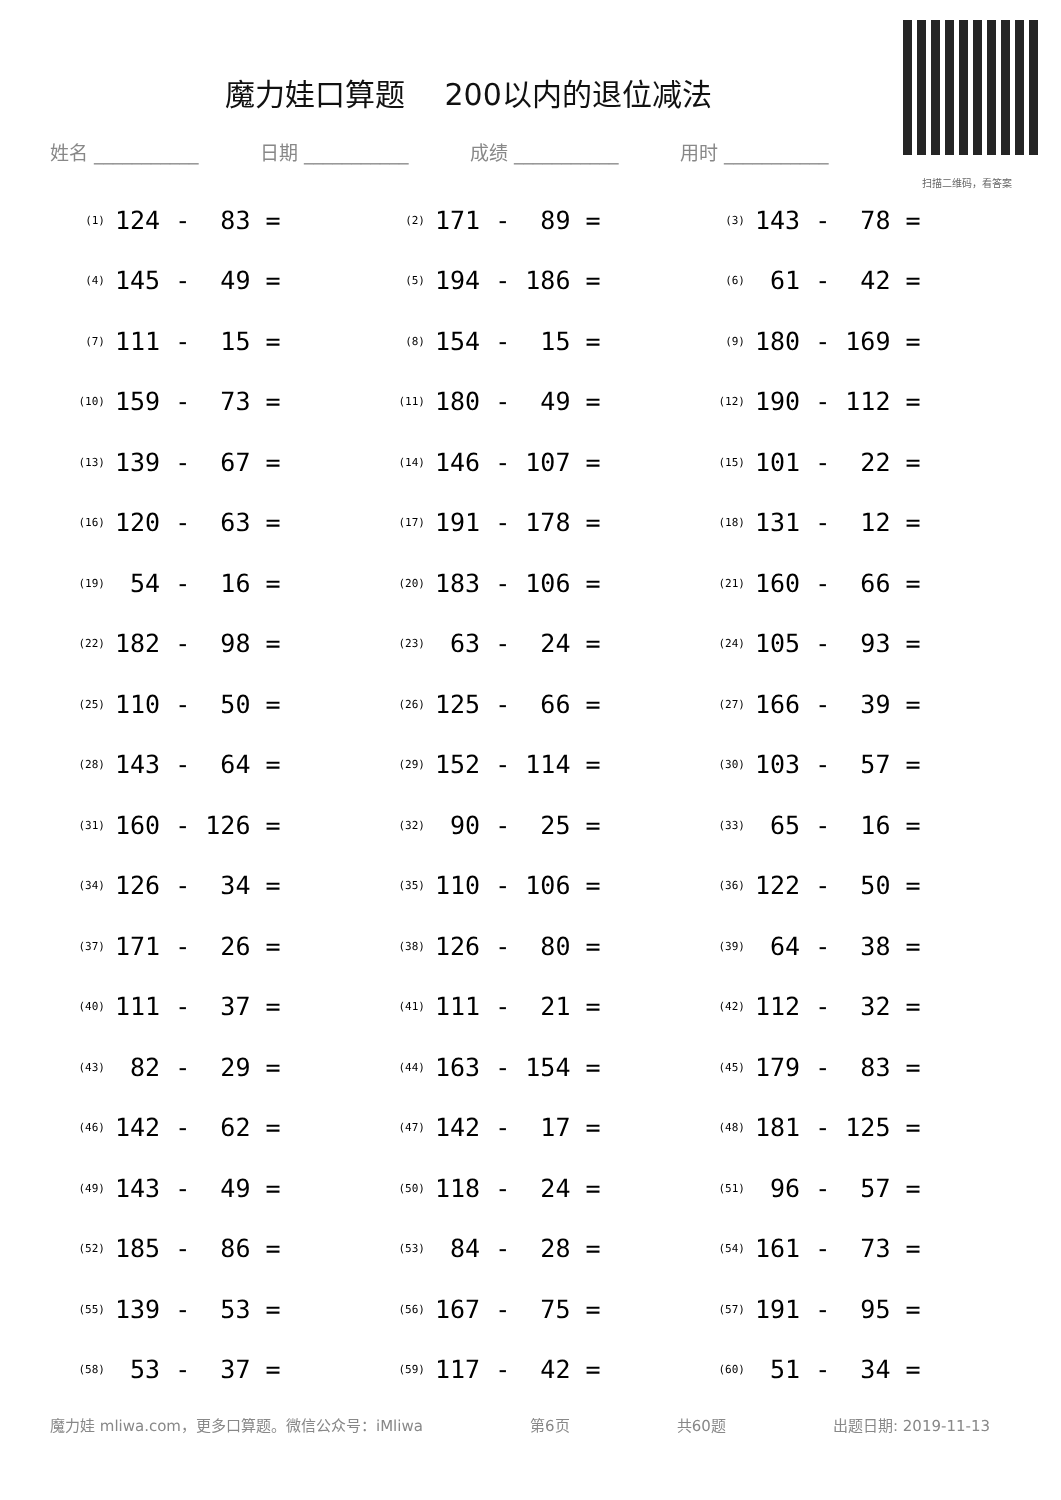魔力娃口算题　 200以内的退位减法
扫描二维码，看答案
姓名 ___________ 日期 ___________ 成绩 ___________ 用时 ___________
| (1) | 124 - 83 = | (2) | 171 - 89 = | (3) | 143 - 78 = |
| (4) | 145 - 49 = | (5) | 194 - 186 = | (6) | 61 - 42 = |
| (7) | 111 - 15 = | (8) | 154 - 15 = | (9) | 180 - 169 = |
| (10) | 159 - 73 = | (11) | 180 - 49 = | (12) | 190 - 112 = |
| (13) | 139 - 67 = | (14) | 146 - 107 = | (15) | 101 - 22 = |
| (16) | 120 - 63 = | (17) | 191 - 178 = | (18) | 131 - 12 = |
| (19) | 54 - 16 = | (20) | 183 - 106 = | (21) | 160 - 66 = |
| (22) | 182 - 98 = | (23) | 63 - 24 = | (24) | 105 - 93 = |
| (25) | 110 - 50 = | (26) | 125 - 66 = | (27) | 166 - 39 = |
| (28) | 143 - 64 = | (29) | 152 - 114 = | (30) | 103 - 57 = |
| (31) | 160 - 126 = | (32) | 90 - 25 = | (33) | 65 - 16 = |
| (34) | 126 - 34 = | (35) | 110 - 106 = | (36) | 122 - 50 = |
| (37) | 171 - 26 = | (38) | 126 - 80 = | (39) | 64 - 38 = |
| (40) | 111 - 37 = | (41) | 111 - 21 = | (42) | 112 - 32 = |
| (43) | 82 - 29 = | (44) | 163 - 154 = | (45) | 179 - 83 = |
| (46) | 142 - 62 = | (47) | 142 - 17 = | (48) | 181 - 125 = |
| (49) | 143 - 49 = | (50) | 118 - 24 = | (51) | 96 - 57 = |
| (52) | 185 - 86 = | (53) | 84 - 28 = | (54) | 161 - 73 = |
| (55) | 139 - 53 = | (56) | 167 - 75 = | (57) | 191 - 95 = |
| (58) | 53 - 37 = | (59) | 117 - 42 = | (60) | 51 - 34 = |
魔力娃 mliwa.com，更多口算题。微信公众号：iMliwa 第6页 共60题 出题日期: 2019-11-13